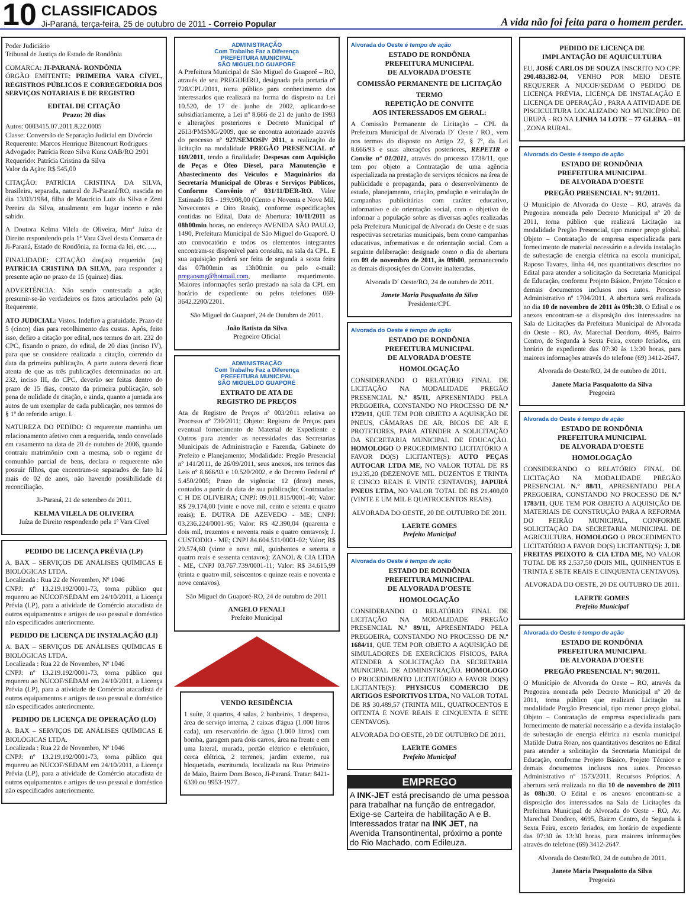10
CLASSIFICADOS
Ji-Paraná, terça-feira, 25 de outubro de 2011 - Correio Popular
A vida não foi feita para o homem perder.
Poder Judiciário
Tribunal de Justiça do Estado de Rondônia
COMARCA: JI-PARANÁ- RONDÔNIA
ÓRGÃO EMITENTE: PRIMEIRA VARA CÍVEL, REGISTROS PÚBLICOS E CORREGEDORIA DOS SERVIÇOS NOTARIAIS E DE REGISTRO
EDITAL DE CITAÇÃO
Prazo: 20 dias
Autos: 0003415.07.2011.8.22.0005
Classe: Conversão de Separação Judicial em Divórcio
Requerente: Marcos Henrique Bitencourt Rodrigues
Advogado: Patrícia Rozo Silva Kunz OAB/RO 2901
Requerido: Patrícia Cristina da Silva
Valor da Ação: R$ 545,00
CITAÇÃO: PATRÍCIA CRISTINA DA SILVA, brasileira, separada, natural de Ji-Paraná/RO, nascida no dia 13/03/1984, filha de Maurício Luiz da Silva e Zeni Pereira da Silva, atualmente em lugar incerto e não sabido.
A Doutora Kelma Vilela de Oliveira, Mmª Juíza de Direito respondendo pela 1ª Vara Cível desta Comarca de Ji-Paraná, Estado de Rondônia, na forma da lei, etc. ….
FINALIDADE: CITAÇÃO dos(as) requerido (as) PATRÍCIA CRISTINA DA SILVA, para responder a presente ação no prazo de 15 (quinze) dias.
ADVERTÊNCIA: Não sendo contestada a ação, presumir-se-ão verdadeiros os fatos articulados pelo (a) Requerente.
ATO JUDICIAL: Vistos. Indefiro a gratuidade. Prazo de 5 (cinco) dias para recolhimento das custas. Após, feito isso, defiro a citação por edital, nos termos do art. 232 do CPC, fixando o prazo, do edital, de 20 dias (inciso IV), para que se considere realizada a citação, correndo da data da primeira publicação. A parte autora deverá ficar atenta de que as três publicações determinadas no art. 232, inciso III, do CPC, deverão ser feitas dentro do prazo de 15 dias, contato da primeira publicação, sob pena de nulidade de citação, e ainda, quanto a juntada aos autos de um exemplar de cada publicação, nos termos do § 1º do referido artigo. I.
NATUREZA DO PEDIDO: O requerente mantinha um relacionamento afetivo com a requerida, tendo convolado em casamento na data de 20 de outubro de 2006, quando contraiu matrimônio com a mesma, sob o regime de comunhão parcial de bens, declara o requerente não possuir filhos, que encontram-se separados de fato há mais de 02 de anos, não havendo possibilidade de reconciliação.
Ji-Paraná, 21 de setembro de 2011.
KELMA VILELA DE OLIVEIRA
Juíza de Direito respondendo pela 1ª Vara Cível
PEDIDO DE LICENÇA PRÉVIA (LP)
A. BAX – SERVIÇOS DE ANÁLISES QUÍMICAS E BIOLÓGICAS LTDA.
Localizada : Rua 22 de Novembro, Nº 1046
CNPJ: nº 13.219.192/0001-73, torna público que requereu ao NUCOF/SEDAM em 24/10/2011, a Licença Prévia (LP), para a atividade de Comércio atacadista de outros equipamentos e artigos de uso pessoal e doméstico não especificados anteriormente.
PEDIDO DE LICENÇA DE INSTALAÇÃO (LI)
A. BAX – SERVIÇOS DE ANÁLISES QUÍMICAS E BIOLÓGICAS LTDA.
Localizada : Rua 22 de Novembro, Nº 1046
CNPJ: nº 13.219.192/0001-73, torna público que requereu ao NUCOF/SEDAM em 24/10/2011, a Licença Prévia (LP), para a atividade de Comércio atacadista de outros equipamentos e artigos de uso pessoal e doméstico não especificados anteriormente.
PEDIDO DE LICENÇA DE OPERAÇÃO (LO)
A. BAX – SERVIÇOS DE ANÁLISES QUÍMICAS E BIOLÓGICAS LTDA.
Localizada : Rua 22 de Novembro, Nº 1046
CNPJ: nº 13.219.192/0001-73, torna público que requereu ao NUCOF/SEDAM em 24/10/2011, a Licença Prévia (LP), para a atividade de Comércio atacadista de outros equipamentos e artigos de uso pessoal e doméstico não especificados anteriormente.
ADMINISTRAÇÃO
Com Trabalho Faz a Diferença
PREFEITURA MUNICIPAL
SÃO MIGUELDO GUAPORÉ
A Prefeitura Municipal de São Miguel do Guaporé – RO, através de seu PREGOEIRO, designada pela portaria nº 728/CPL/2011, torna público para conhecimento dos interessados que realizará na forma do disposto na Lei 10.520, de 17 de junho de 2002, aplicando-se subsidiariamente, a Lei nº 8.666 de 21 de junho de 1993 e alterações posteriores e Decreto Municipal nº 2613/PMSMG/2009, que se encontra autorizado através do processo nº 927/SEMOSP/ 2011, a realização de licitação na modalidade PREGÃO PRESENCIAL nº 169/2011, tendo a finalidade: Despesas com Aquisição de Peças e Óleo Diesel, para Manutenção e Abastecimento dos Veículos e Maquinários da Secretaria Municipal de Obras e Serviços Públicos, Conforme Convênio nº 031/11/DER-RO. Valor Estimado R$ - 199.908,00 (Cento e Noventa e Nove Mil, Novecentos e Oito Reais), conforme especificações contidas no Edital, Data de Abertura: 10/11/2011 as 08h00min horas, no endereço AVENIDA SÃO PAULO, 1490, Prefeitura Municipal de São Miguel do Guaporé. O ato convocatório e todos os elementos integrantes encontram-se disponível para consulta, na sala da CPL. E sua aquisição poderá ser feita de segunda a sexta feira das 07h00min as 13h00min ou pelo e-mail: pregaosmg@hotmail.com, mediante requerimento. Maiores informações serão prestado na sala da CPL em horário de expediente ou pelos telefones 069-3642.2200/2201.
São Miguel do Guaporé, 24 de Outubro de 2011.
João Batista da Silva
Pregoeiro Oficial
ADMINISTRAÇÃO
Com Trabalho Faz a Diferença
PREFEITURA MUNICIPAL
SÃO MIGUELDO GUAPORÉ
EXTRATO DE ATA DE
REGISTRO DE PREÇOS
Ata de Registro de Preços nº 003/2011 relativa ao Processo nº 730/2011; Objeto: Registro de Preços para eventual fornecimento de Material de Expediente e Outros para atender as necessidades das Secretarias Municipais de Administração e Fazenda, Gabinete do Prefeito e Planejamento; Modalidade: Pregão Presencial nº 141/2011, de 26/09/2011, seus anexos, nos termos das Leis nº 8.666/93 e 10.520/2002, e do Decreto Federal nº 5.450/2005; Prazo de vigência: 12 (doze) meses, contados a partir da data de sua publicação; Contratadas: C H DE OLIVEIRA; CNPJ: 09.011.815/0001-40; Valor: R$ 29.174,00 (vinte e nove mil, cento e setenta e quatro reais); E. DUTRA DE AZEVEDO - ME; CNPJ: 03.236.224/0001-95; Valor: R$ 42.390,04 (quarenta e dois mil, trezentos e noventa reais e quatro centavos); J. CUSTODIO - ME; CNPJ 84.604.511/0001-02; Valor; R$ 29.574,60 (vinte e nove mil, quinhentos e setenta e quatro reais e sessenta centavos); ZANOL & CIA LTDA - ME, CNPJ 03.767.739/0001-11; Valor: R$ 34.615,99 (trinta e quatro mil, seiscentos e quinze reais e noventa e nove centavos).
São Miguel do Guaporé-RO, 24 de outubro de 2011
ANGELO FENALI
Prefeito Municipal
VENDO RESIDÊNCIA
1 suíte, 3 quartos, 4 salas, 2 banheiros, 1 despensa, área de serviço interna, 2 caixas d'água (1.000 litros cada), um reservatório de água (1.000 litros) com bomba, garagem para dois carros, área na frente e em uma lateral, murada, portão elétrico e eletrônico, cerca elétrica, 2 terrenos, jardim externo, rua bloquetada, escriturada, localizada na Rua Primeiro de Maio, Bairro Dom Bosco, Ji-Paraná. Tratar: 8421-6330 ou 9953-1977.
Alvorada do Oeste é tempo de ação
ESTADO DE RONDÔNIA
PREFEITURA MUNICIPAL
DE ALVORADA D'OESTE
COMISSÃO PERMANENTE DE LICITAÇÃO
TERMO
REPETIÇÃO DE CONVITE
AOS INTERESSADOS EM GERAL:
A Comissão Permanente de Licitação – CPL da Prefeitura Municipal de Alvorada D´ Oeste / RO., vem nos termos do disposto no Artigo 22, § 7º, da Lei 8.666/93 e suas alterações posteriores, REPETIR o Convite nº 01/2011, através do processo 1738/11, que tem por objeto a Contratação de uma agência especializada na prestação de serviços técnicos na área de publicidade e propaganda, para o desenvolvimento de estudo, planejamento, criação, produção e veiculação de campanhas publicitárias com caráter educativo, informativo e de orientação social, com o objetivo de informar a população sobre as diversas ações realizadas pela Prefeitura Municipal de Alvorada do Oeste e de suas respectivas secretarias municipais, bem como campanhas educativas, informativas e de orientação social. Com a seguinte deliberação: designado como o dia de abertura em 09 de novembro de 2011, às 09h00, permanecendo as demais disposições do Convite inalteradas.
Alvorada D´ Oeste/RO, 24 de outubro de 2011.
Janete Maria Pasqualotto da Silva
Presidente/CPL
Alvorada do Oeste é tempo de ação
ESTADO DE RONDÔNIA
PREFEITURA MUNICIPAL
DE ALVORADA D'OESTE
HOMOLOGAÇÃO
CONSIDERANDO O RELATÓRIO FINAL DE LICITAÇÃO NA MODALIDADE PREGÃO PRESENCIAL N.º 85/11, APRESENTADO PELA PREGOEIRA, CONSTANDO NO PROCESSO DE N.º 1729/11, QUE TEM POR OBJETO A AQUISIÇÃO DE PNEUS, CÂMARAS DE AR, BICOS DE AR E PROTETORES, PARA ATENDER A SOLICITAÇÃO DA SECRETARIA MUNICIPAL DE EDUCAÇÃO. HOMOLOGO O PROCEDIMENTO LICITATÓRIO A FAVOR DO(S) LICITANTE(S): AUTO PEÇAS AUTOCAR LTDA ME, NO VALOR TOTAL DE R$ 19.235,20 (DEZENOVE MIL. DUZENTOS E TRINTA E CINCO REAIS E VINTE CENTAVOS), JAPURÁ PNEUS LTDA, NO VALOR TOTAL DE R$ 21.400,00 (VINTE E UM MIL E QUATROCENTOS REAIS).
ALVORADA DO OESTE, 20 DE OUTUBRO DE 2011.
LAERTE GOMES
Prefeito Municipal
Alvorada do Oeste é tempo de ação
ESTADO DE RONDÔNIA
PREFEITURA MUNICIPAL
DE ALVORADA D'OESTE
HOMOLOGAÇÃO
CONSIDERANDO O RELATÓRIO FINAL DE LICITAÇÃO NA MODALIDADE PREGÃO PRESENCIAL N.º 89/11, APRESENTADO PELA PREGOEIRA, CONSTANDO NO PROCESSO DE N.º 1684/11, QUE TEM POR OBJETO A AQUISIÇÃO DE SIMULADORES DE EXERCÍCIOS FÍSICOS, PARA ATENDER A SOLICITAÇÃO DA SECRETARIA MUNICIPAL DE ADMINISTRAÇÃO. HOMOLOGO O PROCEDIMENTO LICITATÓRIO A FAVOR DO(S) LICITANTE(S): PHYSICUS COMERCIO DE ARTIGOS ESPORTIVOS LTDA, NO VALOR TOTAL DE R$ 30.489,57 (TRINTA MIL, QUATROCENTOS E OITENTA E NOVE REAIS E CINQUENTA E SETE CENTAVOS).
ALVORADA DO OESTE, 20 DE OUTUBRO DE 2011.
LAERTE GOMES
Prefeito Municipal
EMPREGO
A INK-JET está precisando de uma pessoa para trabalhar na função de entregador. Exige-se Carteira de habilitação A e B. Interessados tratar na INK JET, na Avenida Transontinental, próximo a ponte do Rio Machado, com Edileuza.
PEDIDO DE LICENÇA DE
IMPLANTAÇÃO DE AQUICULTURA
EU, JOSÉ CARLOS DE SOUZA INSCRITO NO CPF: 290.483.382-04, VENHO POR MEIO DESTE REQUERER A NUCOF/SEDAM O PEDIDO DE LICENÇA PRÉVIA, LICENÇA DE INSTALAÇÃO E LICENÇA DE OPERAÇÃO , PARA A ATIVIDADE DE PISCICULTURA LOCALIZADO NO MUNICÍPIO DE URUPÁ - RO NA LINHA 14 LOTE – 77 GLEBA – 01 , ZONA RURAL.
Alvorada do Oeste é tempo de ação
ESTADO DE RONDÔNIA
PREFEITURA MUNICIPAL
DE ALVORADA D'OESTE
PREGÃO PRESENCIAL Nº: 91/2011.
O Município de Alvorada do Oeste – RO, através da Pregoeira nomeada pelo Decreto Municipal nº 20 de 2011, torna público que realizará Licitação na modalidade Pregão Presencial, tipo menor preço global. Objeto – Contratação de empresa especializada para fornecimento de material necessário e a devida instalação de subestação de energia elétrica na escola municipal, Raposo Tavares, linha 44, nos quantitativos descritos no Edital para atender a solicitação da Secretaria Municipal de Educação, conforme Projeto Básico, Projeto Técnico e demais documentos inclusos nos autos. Processo Administrativo nº 1704/2011. A abertura será realizada no dia 10 de novembro de 2011 às 09h:30. O Edital e os anexos encontram-se a disposição dos interessados na Sala de Licitações da Prefeitura Municipal de Alvorada do Oeste - RO, Av. Marechal Deodoro, 4695, Bairro Centro, de Segunda à Sexta Feira, exceto feriados, em horário de expediente das 07:30 às 13:30 horas, para maiores informações através do telefone (69) 3412-2647.
Alvorada do Oeste/RO, 24 de outubro de 2011.
Janete Maria Pasqualotto da Silva
Pregoeira
Alvorada do Oeste é tempo de ação
ESTADO DE RONDÔNIA
PREFEITURA MUNICIPAL
DE ALVORADA D'OESTE
HOMOLOGAÇÃO
CONSIDERANDO O RELATÓRIO FINAL DE LICITAÇÃO NA MODALIDADE PREGÃO PRESENCIAL N.º 88/11, APRESENTADO PELA PREGOEIRA, CONSTANDO NO PROCESSO DE N.º 1783/11, QUE TEM POR OBJETO A AQUISIÇÃO DE MATERIAIS DE CONSTRUÇÃO PARA A REFORMA DO FEIRÃO MUNICIPAL, CONFORME SOLICITAÇÃO DA SECRETARIA MUNICIPAL DE AGRICULTURA. HOMOLOGO O PROCEDIMENTO LICITATÓRIO A FAVOR DO(S) LICITANTE(S): J. DE FREITAS PEIXOTO & CIA LTDA ME, NO VALOR TOTAL DE R$ 2.537,50 (DOIS MIL, QUINHENTOS E TRINTA E SETE REAIS E CINQUENTA CENTAVOS).
ALVORADA DO OESTE, 20 DE OUTUBRO DE 2011.
LAERTE GOMES
Prefeito Municipal
Alvorada do Oeste é tempo de ação
ESTADO DE RONDÔNIA
PREFEITURA MUNICIPAL
DE ALVORADA D'OESTE
PREGÃO PRESENCIAL Nº: 90/2011.
O Município de Alvorada do Oeste – RO, através da Pregoeira nomeada pelo Decreto Municipal nº 20 de 2011, torna público que realizará Licitação na modalidade Pregão Presencial, tipo menor preço global. Objeto – Contratação de empresa especializada para fornecimento de material necessário e a devida instalação de subestação de energia elétrica na escola municipal Matilde Dutra Rozo, nos quantitativos descritos no Edital para atender a solicitação da Secretaria Municipal de Educação, conforme Projeto Básico, Projeto Técnico e demais documentos inclusos nos autos. Processo Administrativo nº 1573/2011. Recursos Próprios. A abertura será realizada no dia 10 de novembro de 2011 às 08h:30. O Edital e os anexos encontram-se a disposição dos interessados na Sala de Licitações da Prefeitura Municipal de Alvorada do Oeste - RO, Av. Marechal Deodoro, 4695, Bairro Centro, de Segunda à Sexta Feira, exceto feriados, em horário de expediente das 07:30 às 13:30 horas, para maiores informações através do telefone (69) 3412-2647.
Alvorada do Oeste/RO, 24 de outubro de 2011.
Janete Maria Pasqualotto da Silva
Pregoeira